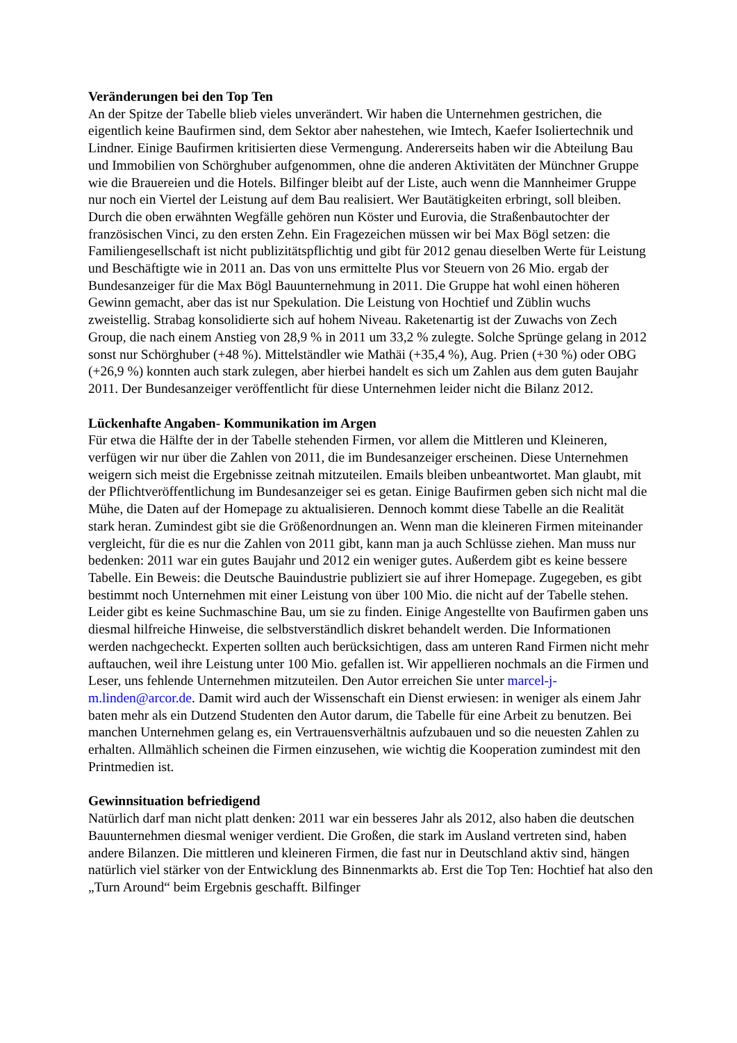Veränderungen bei den Top Ten
An der Spitze der Tabelle blieb vieles unverändert. Wir haben die Unternehmen gestrichen, die eigentlich keine Baufirmen sind, dem Sektor aber nahestehen, wie Imtech, Kaefer Isoliertechnik und Lindner. Einige Baufirmen kritisierten diese Vermengung. Andererseits haben wir die Abteilung Bau und Immobilien von Schörghuber aufgenommen, ohne die anderen Aktivitäten der Münchner Gruppe wie die Brauereien und die Hotels. Bilfinger bleibt auf der Liste, auch wenn die Mannheimer Gruppe nur noch ein Viertel der Leistung auf dem Bau realisiert. Wer Bautätigkeiten erbringt, soll bleiben. Durch die oben erwähnten Wegfälle gehören nun Köster und Eurovia, die Straßenbautochter der französischen Vinci, zu den ersten Zehn. Ein Fragezeichen müssen wir bei Max Bögl setzen: die Familiengesellschaft ist nicht publizitätspflichtig und gibt für 2012 genau dieselben Werte für Leistung und Beschäftigte wie in 2011 an. Das von uns ermittelte Plus vor Steuern von 26 Mio. ergab der Bundesanzeiger für die Max Bögl Bauunternehmung in 2011. Die Gruppe hat wohl einen höheren Gewinn gemacht, aber das ist nur Spekulation. Die Leistung von Hochtief und Züblin wuchs zweistellig. Strabag konsolidierte sich auf hohem Niveau. Raketenartig ist der Zuwachs von Zech Group, die nach einem Anstieg von 28,9 % in 2011 um 33,2 % zulegte. Solche Sprünge gelang in 2012 sonst nur Schörghuber (+48 %). Mittelständler wie Mathäi (+35,4 %), Aug. Prien (+30 %) oder OBG (+26,9 %) konnten auch stark zulegen, aber hierbei handelt es sich um Zahlen aus dem guten Baujahr 2011. Der Bundesanzeiger veröffentlicht für diese Unternehmen leider nicht die Bilanz 2012.
Lückenhafte Angaben- Kommunikation im Argen
Für etwa die Hälfte der in der Tabelle stehenden Firmen, vor allem die Mittleren und Kleineren, verfügen wir nur über die Zahlen von 2011, die im Bundesanzeiger erscheinen. Diese Unternehmen weigern sich meist die Ergebnisse zeitnah mitzuteilen. Emails bleiben unbeantwortet. Man glaubt, mit der Pflichtveröffentlichung im Bundesanzeiger sei es getan. Einige Baufirmen geben sich nicht mal die Mühe, die Daten auf der Homepage zu aktualisieren. Dennoch kommt diese Tabelle an die Realität stark heran. Zumindest gibt sie die Größenordnungen an. Wenn man die kleineren Firmen miteinander vergleicht, für die es nur die Zahlen von 2011 gibt, kann man ja auch Schlüsse ziehen. Man muss nur bedenken: 2011 war ein gutes Baujahr und 2012 ein weniger gutes. Außerdem gibt es keine bessere Tabelle. Ein Beweis: die Deutsche Bauindustrie publiziert sie auf ihrer Homepage. Zugegeben, es gibt bestimmt noch Unternehmen mit einer Leistung von über 100 Mio. die nicht auf der Tabelle stehen. Leider gibt es keine Suchmaschine Bau, um sie zu finden. Einige Angestellte von Baufirmen gaben uns diesmal hilfreiche Hinweise, die selbstverständlich diskret behandelt werden. Die Informationen werden nachgecheckt. Experten sollten auch berücksichtigen, dass am unteren Rand Firmen nicht mehr auftauchen, weil ihre Leistung unter 100 Mio. gefallen ist. Wir appellieren nochmals an die Firmen und Leser, uns fehlende Unternehmen mitzuteilen. Den Autor erreichen Sie unter marcel-j-m.linden@arcor.de. Damit wird auch der Wissenschaft ein Dienst erwiesen: in weniger als einem Jahr baten mehr als ein Dutzend Studenten den Autor darum, die Tabelle für eine Arbeit zu benutzen. Bei manchen Unternehmen gelang es, ein Vertrauensverhältnis aufzubauen und so die neuesten Zahlen zu erhalten. Allmählich scheinen die Firmen einzusehen, wie wichtig die Kooperation zumindest mit den Printmedien ist.
Gewinnsituation befriedigend
Natürlich darf man nicht platt denken: 2011 war ein besseres Jahr als 2012, also haben die deutschen Bauunternehmen diesmal weniger verdient. Die Großen, die stark im Ausland vertreten sind, haben andere Bilanzen. Die mittleren und kleineren Firmen, die fast nur in Deutschland aktiv sind, hängen natürlich viel stärker von der Entwicklung des Binnenmarkts ab. Erst die Top Ten: Hochtief hat also den „Turn Around“ beim Ergebnis geschafft. Bilfinger